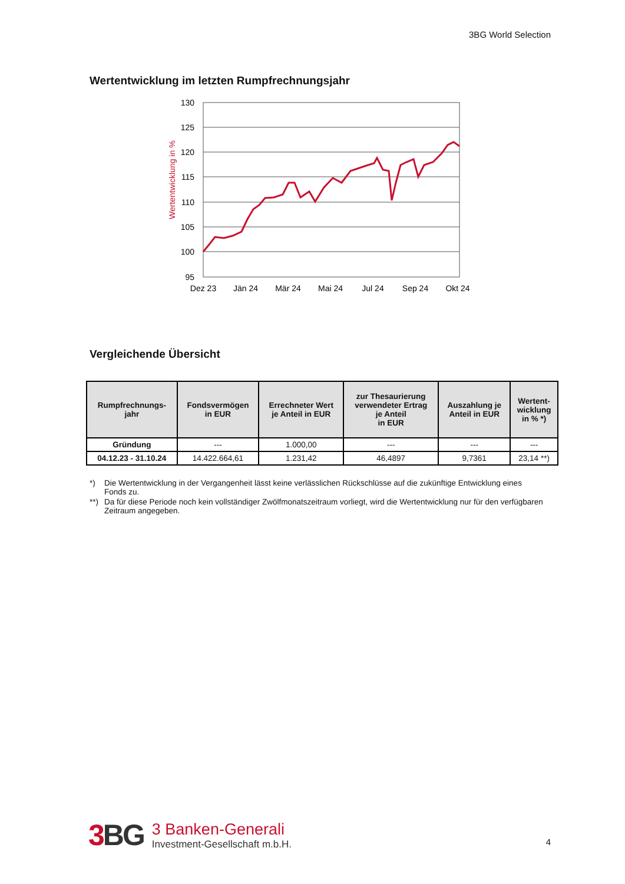3BG World Selection
Wertentwicklung im letzten Rumpfrechnungsjahr
Wertentwicklung in %
130
125
120
115
110
105
100
95
Dez 23
Jän 24
Mär 24
Mai 24
Jul 24
Sep 24
Okt 24
Vergleichende Übersicht
| Rumpfrechnungs- jahr | Fondsvermögen in EUR | Errechneter Wert je Anteil in EUR | zur Thesaurierung verwendeter Ertrag je Anteil in EUR | Auszahlung je Anteil in EUR | Wertent- wicklung in % *) |
| --- | --- | --- | --- | --- | --- |
| Gründung | --- | 1.000,00 | --- | --- | --- |
| 04.12.23 - 31.10.24 | 14.422.664,61 | 1.231,42 | 46,4897 | 9,7361 | 23,14 **) |
*) Die Wertentwicklung in der Vergangenheit lässt keine verlässlichen Rückschlüsse auf die zukünftige Entwicklung eines Fonds zu.
**) Da für diese Periode noch kein vollständiger Zwölfmonatszeitraum vorliegt, wird die Wertentwicklung nur für den verfügbaren Zeitraum angegeben.
3 BG
3 Banken-Generali
Investment-Gesellschaft m.b.H.
4